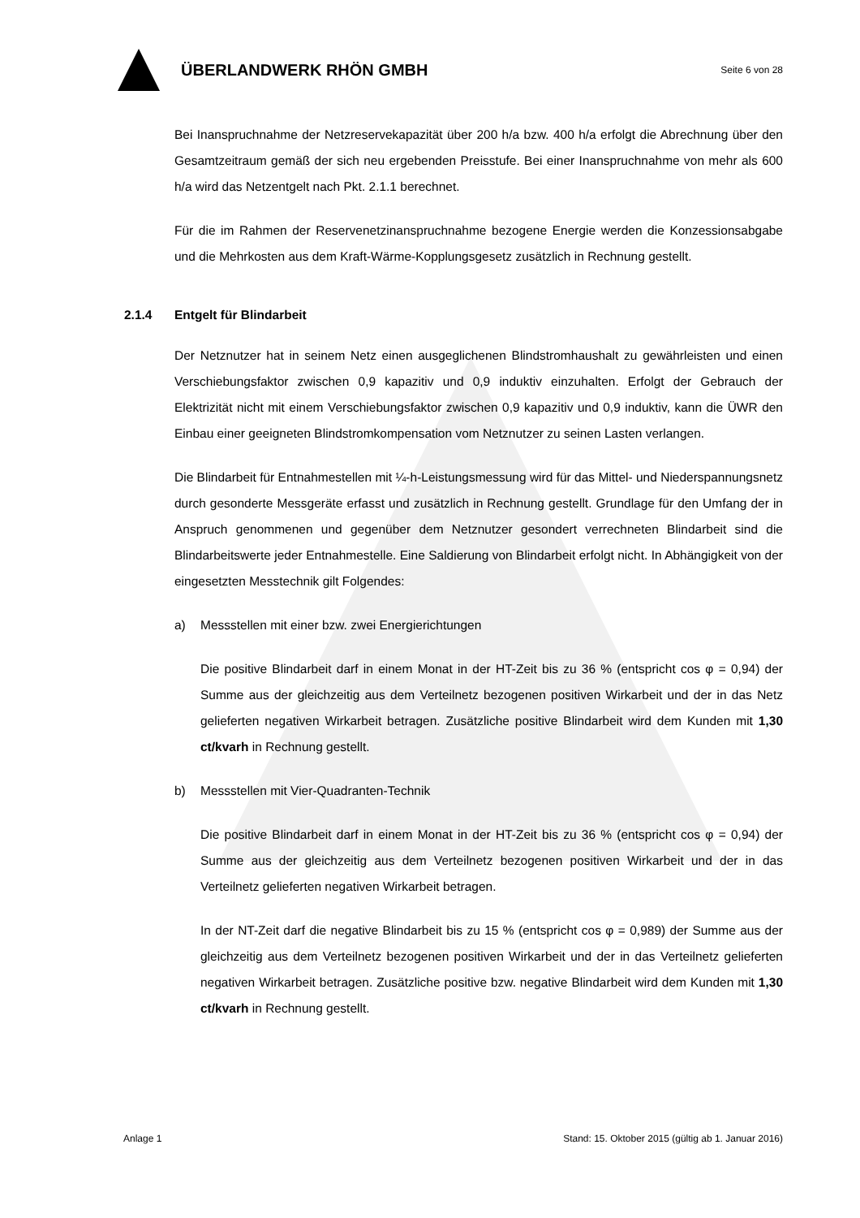ÜBERLANDWERK RHÖN GMBH
Seite 6 von 28
Bei Inanspruchnahme der Netzreservekapazität über 200 h/a bzw. 400 h/a erfolgt die Abrechnung über den Gesamtzeitraum gemäß der sich neu ergebenden Preisstufe. Bei einer Inanspruchnahme von mehr als 600 h/a wird das Netzentgelt nach Pkt. 2.1.1 berechnet.
Für die im Rahmen der Reservenetzinanspruchnahme bezogene Energie werden die Konzessionsabgabe und die Mehrkosten aus dem Kraft-Wärme-Kopplungsgesetz zusätzlich in Rechnung gestellt.
2.1.4 Entgelt für Blindarbeit
Der Netznutzer hat in seinem Netz einen ausgeglichenen Blindstromhaushalt zu gewährleisten und einen Verschiebungsfaktor zwischen 0,9 kapazitiv und 0,9 induktiv einzuhalten. Erfolgt der Gebrauch der Elektrizität nicht mit einem Verschiebungsfaktor zwischen 0,9 kapazitiv und 0,9 induktiv, kann die ÜWR den Einbau einer geeigneten Blindstromkompensation vom Netznutzer zu seinen Lasten verlangen.
Die Blindarbeit für Entnahmestellen mit ¼-h-Leistungsmessung wird für das Mittel- und Niederspannungsnetz durch gesonderte Messgeräte erfasst und zusätzlich in Rechnung gestellt. Grundlage für den Umfang der in Anspruch genommenen und gegenüber dem Netznutzer gesondert verrechneten Blindarbeit sind die Blindarbeitswerte jeder Entnahmestelle. Eine Saldierung von Blindarbeit erfolgt nicht. In Abhängigkeit von der eingesetzten Messtechnik gilt Folgendes:
a) Messstellen mit einer bzw. zwei Energierichtungen
Die positive Blindarbeit darf in einem Monat in der HT-Zeit bis zu 36 % (entspricht cos φ = 0,94) der Summe aus der gleichzeitig aus dem Verteilnetz bezogenen positiven Wirkarbeit und der in das Netz gelieferten negativen Wirkarbeit betragen. Zusätzliche positive Blindarbeit wird dem Kunden mit 1,30 ct/kvarh in Rechnung gestellt.
b) Messstellen mit Vier-Quadranten-Technik
Die positive Blindarbeit darf in einem Monat in der HT-Zeit bis zu 36 % (entspricht cos φ = 0,94) der Summe aus der gleichzeitig aus dem Verteilnetz bezogenen positiven Wirkarbeit und der in das Verteilnetz gelieferten negativen Wirkarbeit betragen.
In der NT-Zeit darf die negative Blindarbeit bis zu 15 % (entspricht cos φ = 0,989) der Summe aus der gleichzeitig aus dem Verteilnetz bezogenen positiven Wirkarbeit und der in das Verteilnetz gelieferten negativen Wirkarbeit betragen. Zusätzliche positive bzw. negative Blindarbeit wird dem Kunden mit 1,30 ct/kvarh in Rechnung gestellt.
Anlage 1 Stand: 15. Oktober 2015 (gültig ab 1. Januar 2016)